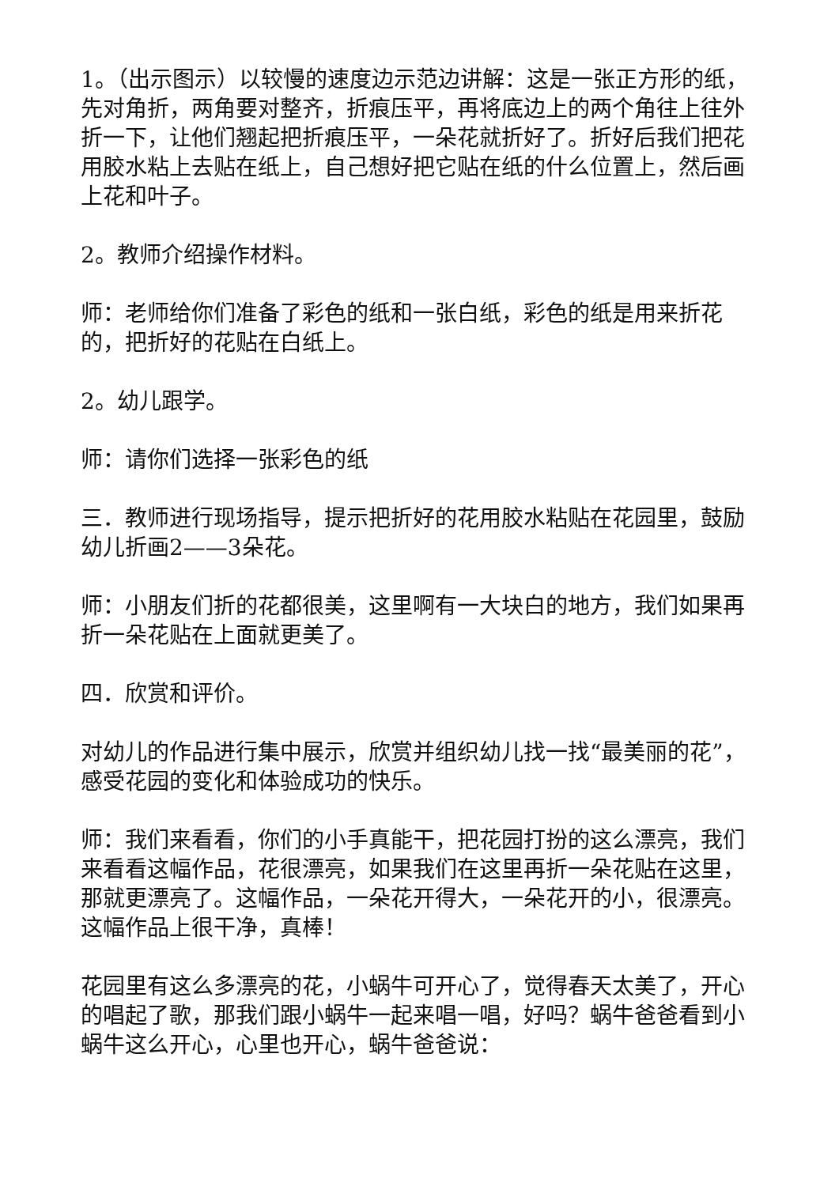1。（出示图示）以较慢的速度边示范边讲解：这是一张正方形的纸，先对角折，两角要对整齐，折痕压平，再将底边上的两个角往上往外折一下，让他们翘起把折痕压平，一朵花就折好了。折好后我们把花用胶水粘上去贴在纸上，自己想好把它贴在纸的什么位置上，然后画上花和叶子。
2。教师介绍操作材料。
师：老师给你们准备了彩色的纸和一张白纸，彩色的纸是用来折花的，把折好的花贴在白纸上。
2。幼儿跟学。
师：请你们选择一张彩色的纸
三．教师进行现场指导，提示把折好的花用胶水粘贴在花园里，鼓励幼儿折画2——3朵花。
师：小朋友们折的花都很美，这里啊有一大块白的地方，我们如果再折一朵花贴在上面就更美了。
四．欣赏和评价。
对幼儿的作品进行集中展示，欣赏并组织幼儿找一找“最美丽的花”，感受花园的变化和体验成功的快乐。
师：我们来看看，你们的小手真能干，把花园打扮的这么漂亮，我们来看看这幅作品，花很漂亮，如果我们在这里再折一朵花贴在这里，那就更漂亮了。这幅作品，一朵花开得大，一朵花开的小，很漂亮。这幅作品上很干净，真棒！
花园里有这么多漂亮的花，小蜗牛可开心了，觉得春天太美了，开心的唱起了歌，那我们跟小蜗牛一起来唱一唱，好吗？蜗牛爸爸看到小蜗牛这么开心，心里也开心，蜗牛爸爸说：